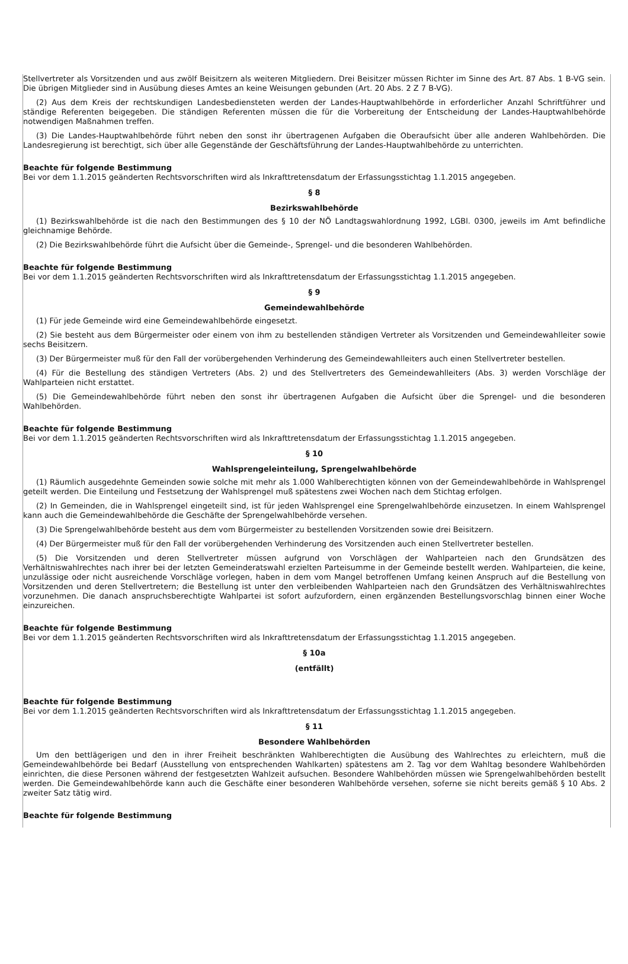Stellvertreter als Vorsitzenden und aus zwölf Beisitzern als weiteren Mitgliedern. Drei Beisitzer müssen Richter im Sinne des Art. 87 Abs. 1 B-VG sein. Die übrigen Mitglieder sind in Ausübung dieses Amtes an keine Weisungen gebunden (Art. 20 Abs. 2 Z 7 B-VG).
(2) Aus dem Kreis der rechtskundigen Landesbediensteten werden der Landes-Hauptwahlbehörde in erforderlicher Anzahl Schriftführer und ständige Referenten beigegeben. Die ständigen Referenten müssen die für die Vorbereitung der Entscheidung der Landes-Hauptwahlbehörde notwendigen Maßnahmen treffen.
(3) Die Landes-Hauptwahlbehörde führt neben den sonst ihr übertragenen Aufgaben die Oberaufsicht über alle anderen Wahlbehörden. Die Landesregierung ist berechtigt, sich über alle Gegenstände der Geschäftsführung der Landes-Hauptwahlbehörde zu unterrichten.
Beachte für folgende Bestimmung
Bei vor dem 1.1.2015 geänderten Rechtsvorschriften wird als Inkrafttretensdatum der Erfassungsstichtag 1.1.2015 angegeben.
§ 8
Bezirkswahlbehörde
(1) Bezirkswahlbehörde ist die nach den Bestimmungen des § 10 der NÖ Landtagswahlordnung 1992, LGBl. 0300, jeweils im Amt befindliche gleichnamige Behörde.
(2) Die Bezirkswahlbehörde führt die Aufsicht über die Gemeinde-, Sprengel- und die besonderen Wahlbehörden.
Beachte für folgende Bestimmung
Bei vor dem 1.1.2015 geänderten Rechtsvorschriften wird als Inkrafttretensdatum der Erfassungsstichtag 1.1.2015 angegeben.
§ 9
Gemeindewahlbehörde
(1) Für jede Gemeinde wird eine Gemeindewahlbehörde eingesetzt.
(2) Sie besteht aus dem Bürgermeister oder einem von ihm zu bestellenden ständigen Vertreter als Vorsitzenden und Gemeindewahlleiter sowie sechs Beisitzern.
(3) Der Bürgermeister muß für den Fall der vorübergehenden Verhinderung des Gemeindewahlleiters auch einen Stellvertreter bestellen.
(4) Für die Bestellung des ständigen Vertreters (Abs. 2) und des Stellvertreters des Gemeindewahlleiters (Abs. 3) werden Vorschläge der Wahlparteien nicht erstattet.
(5) Die Gemeindewahlbehörde führt neben den sonst ihr übertragenen Aufgaben die Aufsicht über die Sprengel- und die besonderen Wahlbehörden.
Beachte für folgende Bestimmung
Bei vor dem 1.1.2015 geänderten Rechtsvorschriften wird als Inkrafttretensdatum der Erfassungsstichtag 1.1.2015 angegeben.
§ 10
Wahlsprengeleinteilung, Sprengelwahlbehörde
(1) Räumlich ausgedehnte Gemeinden sowie solche mit mehr als 1.000 Wahlberechtigten können von der Gemeindewahlbehörde in Wahlsprengel geteilt werden. Die Einteilung und Festsetzung der Wahlsprengel muß spätestens zwei Wochen nach dem Stichtag erfolgen.
(2) In Gemeinden, die in Wahlsprengel eingeteilt sind, ist für jeden Wahlsprengel eine Sprengelwahlbehörde einzusetzen. In einem Wahlsprengel kann auch die Gemeindewahlbehörde die Geschäfte der Sprengelwahlbehörde versehen.
(3) Die Sprengelwahlbehörde besteht aus dem vom Bürgermeister zu bestellenden Vorsitzenden sowie drei Beisitzern.
(4) Der Bürgermeister muß für den Fall der vorübergehenden Verhinderung des Vorsitzenden auch einen Stellvertreter bestellen.
(5) Die Vorsitzenden und deren Stellvertreter müssen aufgrund von Vorschlägen der Wahlparteien nach den Grundsätzen des Verhältniswahlrechtes nach ihrer bei der letzten Gemeinderatswahl erzielten Parteisumme in der Gemeinde bestellt werden. Wahlparteien, die keine, unzulässige oder nicht ausreichende Vorschläge vorlegen, haben in dem vom Mangel betroffenen Umfang keinen Anspruch auf die Bestellung von Vorsitzenden und deren Stellvertretern; die Bestellung ist unter den verbleibenden Wahlparteien nach den Grundsätzen des Verhältniswahlrechtes vorzunehmen. Die danach anspruchsberechtigte Wahlpartei ist sofort aufzufordern, einen ergänzenden Bestellungsvorschlag binnen einer Woche einzureichen.
Beachte für folgende Bestimmung
Bei vor dem 1.1.2015 geänderten Rechtsvorschriften wird als Inkrafttretensdatum der Erfassungsstichtag 1.1.2015 angegeben.
§ 10a
(entfällt)
Beachte für folgende Bestimmung
Bei vor dem 1.1.2015 geänderten Rechtsvorschriften wird als Inkrafttretensdatum der Erfassungsstichtag 1.1.2015 angegeben.
§ 11
Besondere Wahlbehörden
Um den bettlägerigen und den in ihrer Freiheit beschränkten Wahlberechtigten die Ausübung des Wahlrechtes zu erleichtern, muß die Gemeindewahlbehörde bei Bedarf (Ausstellung von entsprechenden Wahlkarten) spätestens am 2. Tag vor dem Wahltag besondere Wahlbehörden einrichten, die diese Personen während der festgesetzten Wahlzeit aufsuchen. Besondere Wahlbehörden müssen wie Sprengelwahlbehörden bestellt werden. Die Gemeindewahlbehörde kann auch die Geschäfte einer besonderen Wahlbehörde versehen, soferne sie nicht bereits gemäß § 10 Abs. 2 zweiter Satz tätig wird.
Beachte für folgende Bestimmung